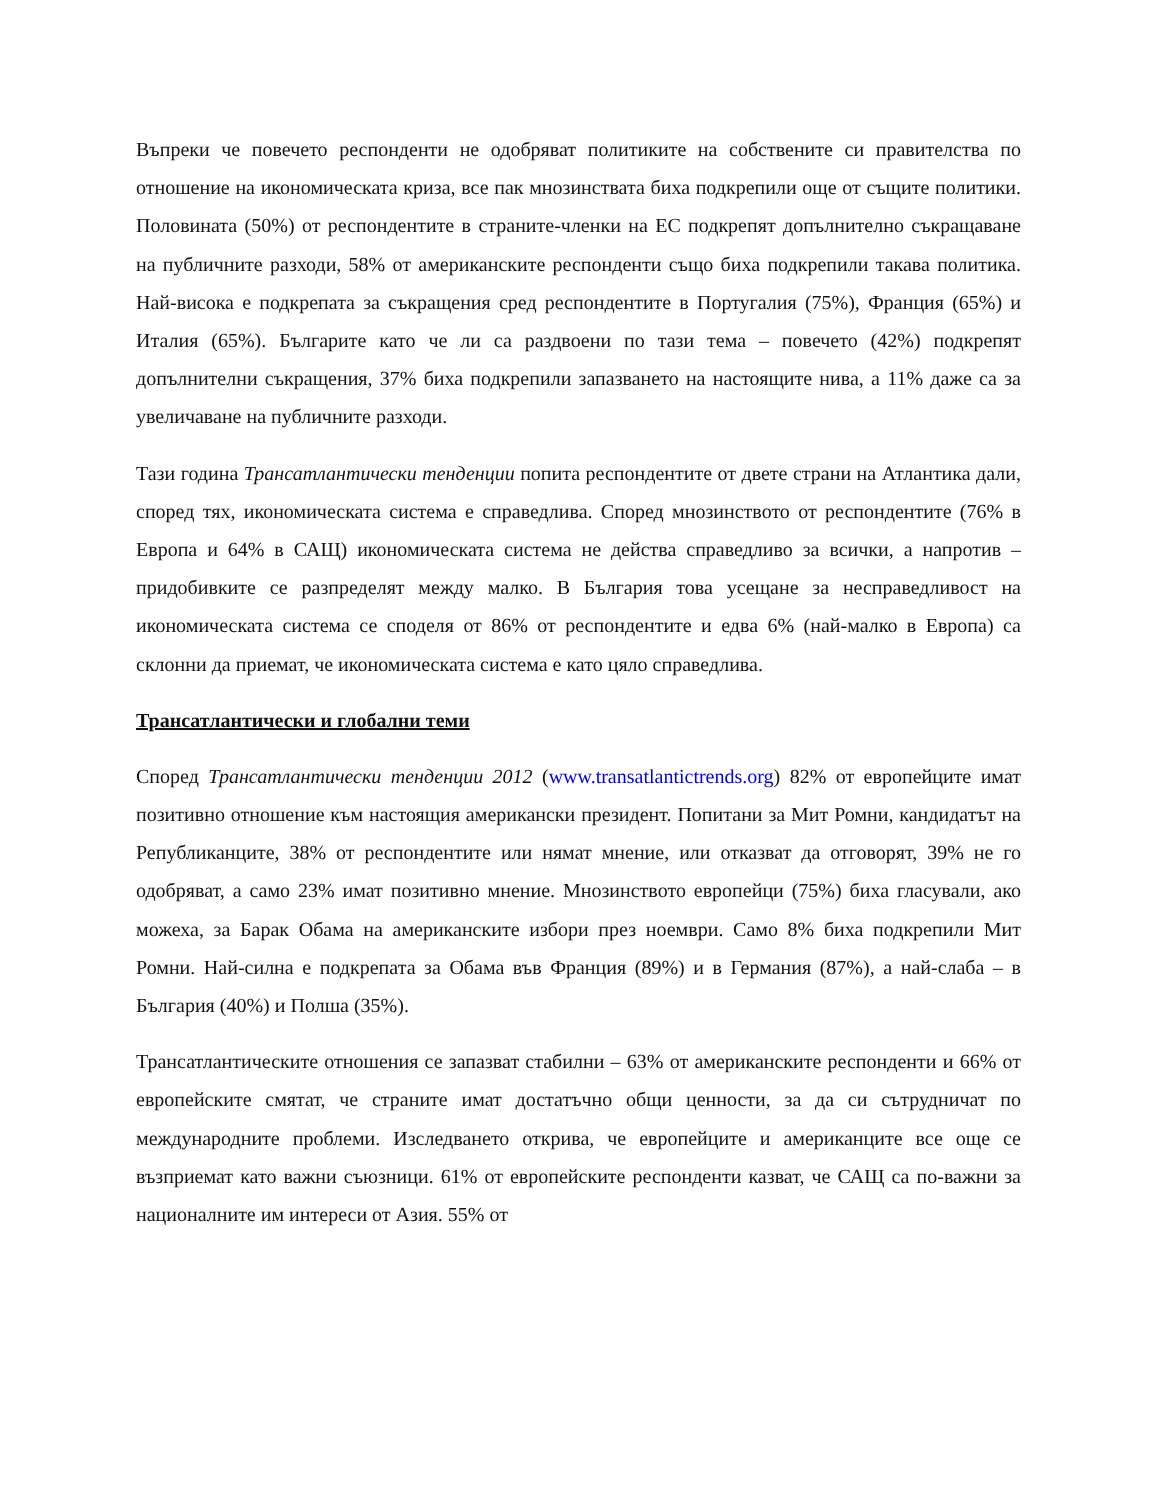Въпреки че повечето респонденти не одобряват политиките на собствените си правителства по отношение на икономическата криза, все пак мнозинствата биха подкрепили още от същите политики. Половината (50%) от респондентите в страните-членки на ЕС подкрепят допълнително съкращаване на публичните разходи, 58% от американските респонденти също биха подкрепили такава политика. Най-висока е подкрепата за съкращения сред респондентите в Португалия (75%), Франция (65%) и Италия (65%). Българите като че ли са раздвоени по тази тема – повечето (42%) подкрепят допълнителни съкращения, 37% биха подкрепили запазването на настоящите нива, а 11% даже са за увеличаване на публичните разходи.
Тази година Трансатлантически тенденции попита респондентите от двете страни на Атлантика дали, според тях, икономическата система е справедлива. Според мнозинството от респондентите (76% в Европа и 64% в САЩ) икономическата система не действа справедливо за всички, а напротив – придобивките се разпределят между малко. В България това усещане за несправедливост на икономическата система се споделя от 86% от респондентите и едва 6% (най-малко в Европа) са склонни да приемат, че икономическата система е като цяло справедлива.
Трансатлантически и глобални теми
Според Трансатлантически тенденции 2012 (www.transatlantictrends.org) 82% от европейците имат позитивно отношение към настоящия американски президент. Попитани за Мит Ромни, кандидатът на Републиканците, 38% от респондентите или нямат мнение, или отказват да отговорят, 39% не го одобряват, а само 23% имат позитивно мнение. Мнозинството европейци (75%) биха гласували, ако можеха, за Барак Обама на американските избори през ноември. Само 8% биха подкрепили Мит Ромни. Най-силна е подкрепата за Обама във Франция (89%) и в Германия (87%), а най-слаба – в България (40%) и Полша (35%).
Трансатлантическите отношения се запазват стабилни – 63% от американските респонденти и 66% от европейските смятат, че страните имат достатъчно общи ценности, за да си сътрудничат по международните проблеми. Изследването открива, че европейците и американците все още се възприемат като важни съюзници. 61% от европейските респонденти казват, че САЩ са по-важни за националните им интереси от Азия. 55% от